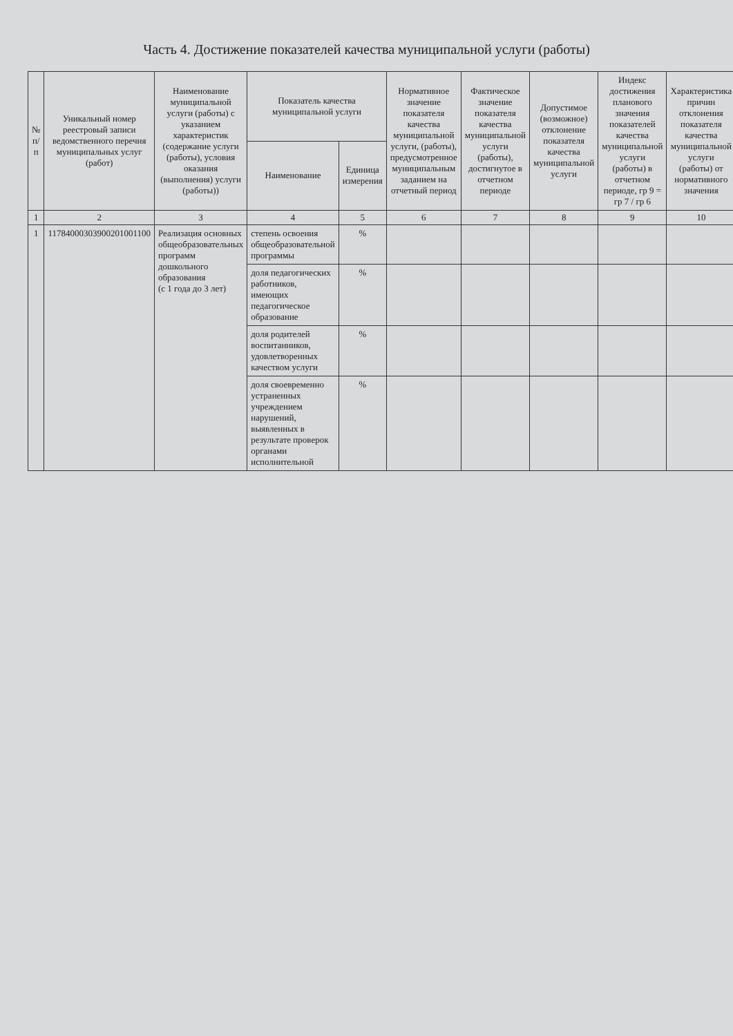Часть 4. Достижение показателей качества муниципальной услуги (работы)
| № п/п | Уникальный номер реестровый записи ведомственного перечня муниципальных услуг (работ) | Наименование муниципальной услуги (работы) с указанием характеристик (содержание услуги (работы), условия оказания (выполнения) услуги (работы)) | Показатель качества муниципальной услуги | | Нормативное значение показателя качества муниципальной услуги, (работы), предусмотренное муниципальным заданием на отчетный период | Фактическое значение показателя качества муниципальной услуги (работы), достигнутое в отчетном периоде | Допустимое (возможное) отклонение показателя качества муниципальной услуги | Индекс достижения планового значения показателей качества муниципальной услуги (работы) в отчетном периоде, гр 9 = гр 7 / гр 6 | Характеристика причин отклонения показателя качества муниципальной услуги (работы) от нормативного значения |
| --- | --- | --- | --- | --- | --- | --- | --- | --- | --- |
| | | | Наименование | Единица измерения | | | | | |
| 1 | 2 | 3 | 4 | 5 | 6 | 7 | 8 | 9 | 10 |
| 1 | 11784000303900201001100 | Реализация основных общеобразовательных программ дошкольного образования (с 1 года до 3 лет) | степень освоения общеобразовательной программы | % | | | | | |
| | | | доля педагогических работников, имеющих педагогическое образование | % | | | | | |
| | | | доля родителей воспитанников, удовлетворенных качеством услуги | % | | | | | |
| | | | доля своевременно устраненных учреждением нарушений, выявленных в результате проверок органами исполнительной | % | | | | | |